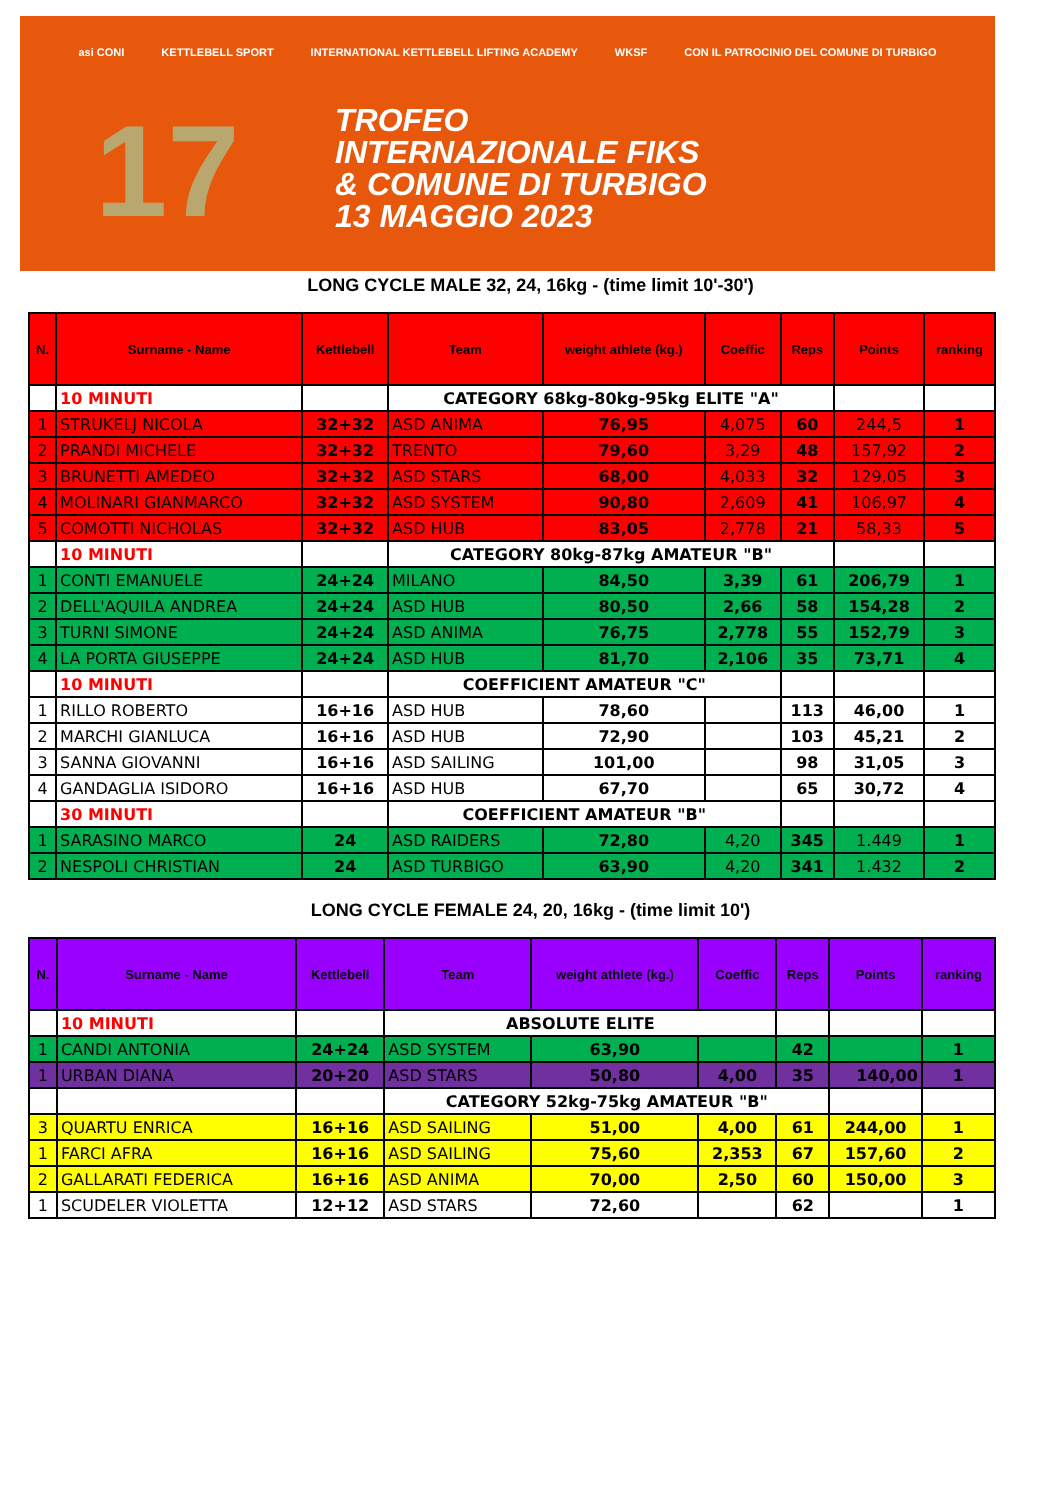asi CONI KETTLEBELL SPORT INTERNATIONAL KETTLEBELL LIFTING ACADEMY WKSF CON IL PATROCINIO DEL COMUNE DI TURBIGO
17
TROFEO
INTERNAZIONALE FIKS
& COMUNE DI TURBIGO
13 MAGGIO 2023
LONG CYCLE MALE 32, 24, 16kg - (time limit 10'-30')
| N. | Surname - Name | Kettlebell | Team | weight athlete (kg.) | Coeffic | Reps | Points | ranking |
| --- | --- | --- | --- | --- | --- | --- | --- | --- |
| | 10 MINUTI | | CATEGORY 68kg-80kg-95kg ELITE "A" | | | | | |
| 1 | STRUKELJ NICOLA | 32+32 | ASD ANIMA | 76,95 | 4,075 | 60 | 244,5 | 1 |
| 2 | PRANDI MICHELE | 32+32 | TRENTO | 79,60 | 3,29 | 48 | 157,92 | 2 |
| 3 | BRUNETTI AMEDEO | 32+32 | ASD STARS | 68,00 | 4,033 | 32 | 129,05 | 3 |
| 4 | MOLINARI GIANMARCO | 32+32 | ASD SYSTEM | 90,80 | 2,609 | 41 | 106,97 | 4 |
| 5 | COMOTTI NICHOLAS | 32+32 | ASD HUB | 83,05 | 2,778 | 21 | 58,33 | 5 |
| | 10 MINUTI | | CATEGORY 80kg-87kg AMATEUR "B" | | | | | |
| 1 | CONTI EMANUELE | 24+24 | MILANO | 84,50 | 3,39 | 61 | 206,79 | 1 |
| 2 | DELL'AQUILA ANDREA | 24+24 | ASD HUB | 80,50 | 2,66 | 58 | 154,28 | 2 |
| 3 | TURNI SIMONE | 24+24 | ASD ANIMA | 76,75 | 2,778 | 55 | 152,79 | 3 |
| 4 | LA PORTA GIUSEPPE | 24+24 | ASD HUB | 81,70 | 2,106 | 35 | 73,71 | 4 |
| | 10 MINUTI | | COEFFICIENT AMATEUR "C" | | | | | |
| 1 | RILLO ROBERTO | 16+16 | ASD HUB | 78,60 | | 113 | 46,00 | 1 |
| 2 | MARCHI GIANLUCA | 16+16 | ASD HUB | 72,90 | | 103 | 45,21 | 2 |
| 3 | SANNA GIOVANNI | 16+16 | ASD SAILING | 101,00 | | 98 | 31,05 | 3 |
| 4 | GANDAGLIA ISIDORO | 16+16 | ASD HUB | 67,70 | | 65 | 30,72 | 4 |
| | 30 MINUTI | | COEFFICIENT AMATEUR "B" | | | | | |
| 1 | SARASINO MARCO | 24 | ASD RAIDERS | 72,80 | 4,20 | 345 | 1.449 | 1 |
| 2 | NESPOLI CHRISTIAN | 24 | ASD TURBIGO | 63,90 | 4,20 | 341 | 1.432 | 2 |
LONG CYCLE FEMALE 24, 20, 16kg - (time limit 10')
| N. | Surname - Name | Kettlebell | Team | weight athlete (kg.) | Coeffic | Reps | Points | ranking |
| --- | --- | --- | --- | --- | --- | --- | --- | --- |
| | 10 MINUTI | | ABSOLUTE ELITE | | | | | |
| 1 | CANDI ANTONIA | 24+24 | ASD SYSTEM | 63,90 | | 42 | | 1 |
| 1 | URBAN DIANA | 20+20 | ASD STARS | 50,80 | 4,00 | 35 | 140,00 | 1 |
| | | | CATEGORY 52kg-75kg AMATEUR "B" | | | | | |
| 3 | QUARTU ENRICA | 16+16 | ASD SAILING | 51,00 | 4,00 | 61 | 244,00 | 1 |
| 1 | FARCI AFRA | 16+16 | ASD SAILING | 75,60 | 2,353 | 67 | 157,60 | 2 |
| 2 | GALLARATI FEDERICA | 16+16 | ASD ANIMA | 70,00 | 2,50 | 60 | 150,00 | 3 |
| 1 | SCUDELER VIOLETTA | 12+12 | ASD STARS | 72,60 | | 62 | | 1 |